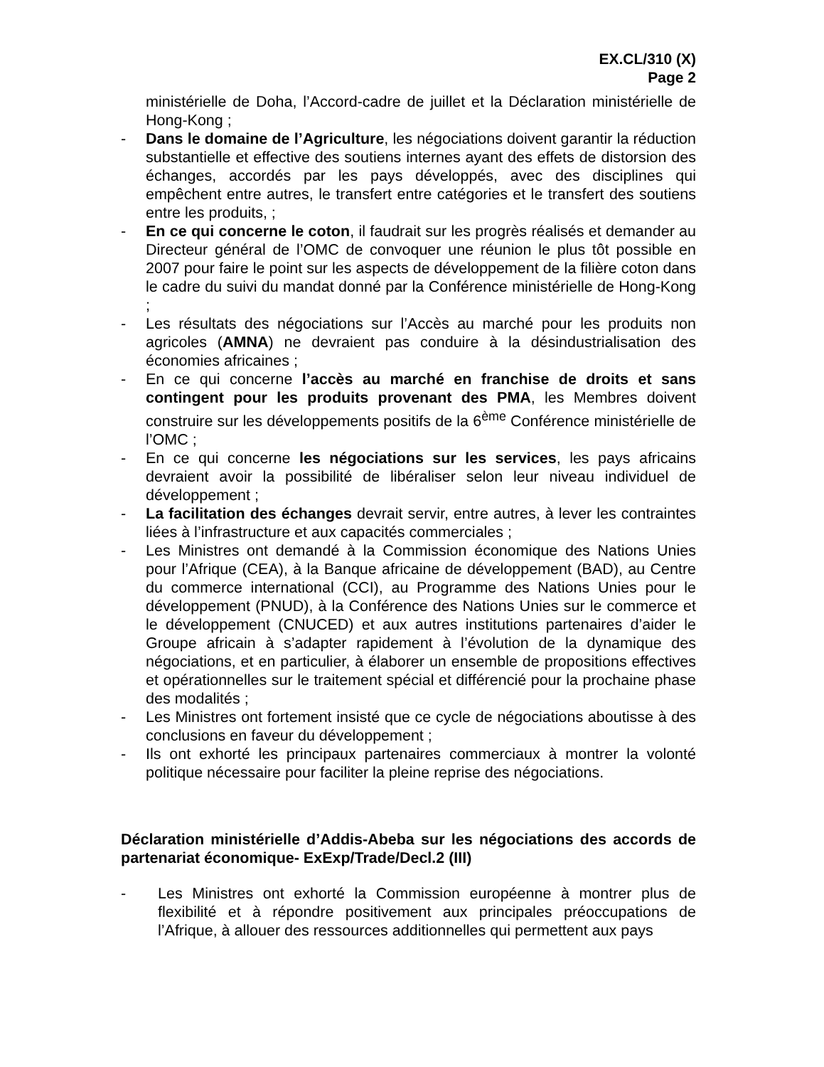EX.CL/310 (X)
Page 2
ministérielle de Doha, l’Accord-cadre de juillet et la Déclaration ministérielle de Hong-Kong ;
- Dans le domaine de l’Agriculture, les négociations doivent garantir la réduction substantielle et effective des soutiens internes ayant des effets de distorsion des échanges, accordés par les pays développés, avec des disciplines qui empêchent entre autres, le transfert entre catégories et le transfert des soutiens entre les produits, ;
- En ce qui concerne le coton, il faudrait sur les progrès réalisés et demander au Directeur général de l’OMC de convoquer une réunion le plus tôt possible en 2007 pour faire le point sur les aspects de développement de la filière coton dans le cadre du suivi du mandat donné par la Conférence ministérielle de Hong-Kong ;
- Les résultats des négociations sur l’Accès au marché pour les produits non agricoles (AMNA) ne devraient pas conduire à la désindustrialisation des économies africaines ;
- En ce qui concerne l’accès au marché en franchise de droits et sans contingent pour les produits provenant des PMA, les Membres doivent construire sur les développements positifs de la 6<sup>ème</sup> Conférence ministérielle de l’OMC ;
- En ce qui concerne les négociations sur les services, les pays africains devraient avoir la possibilité de libéraliser selon leur niveau individuel de développement ;
- La facilitation des échanges devrait servir, entre autres, à lever les contraintes liées à l’infrastructure et aux capacités commerciales ;
- Les Ministres ont demandé à la Commission économique des Nations Unies pour l’Afrique (CEA), à la Banque africaine de développement (BAD), au Centre du commerce international (CCI), au Programme des Nations Unies pour le développement (PNUD), à la Conférence des Nations Unies sur le commerce et le développement (CNUCED) et aux autres institutions partenaires d’aider le Groupe africain à s’adapter rapidement à l’évolution de la dynamique des négociations, et en particulier, à élaborer un ensemble de propositions effectives et opérationnelles sur le traitement spécial et différencié pour la prochaine phase des modalités ;
- Les Ministres ont fortement insisté que ce cycle de négociations aboutisse à des conclusions en faveur du développement ;
- Ils ont exhorté les principaux partenaires commerciaux à montrer la volonté politique nécessaire pour faciliter la pleine reprise des négociations.
Déclaration ministérielle d’Addis-Abeba sur les négociations des accords de partenariat économique- ExExp/Trade/Decl.2 (III)
- Les Ministres ont exhorté la Commission européenne à montrer plus de flexibilité et à répondre positivement aux principales préoccupations de l’Afrique, à allouer des ressources additionnelles qui permettent aux pays